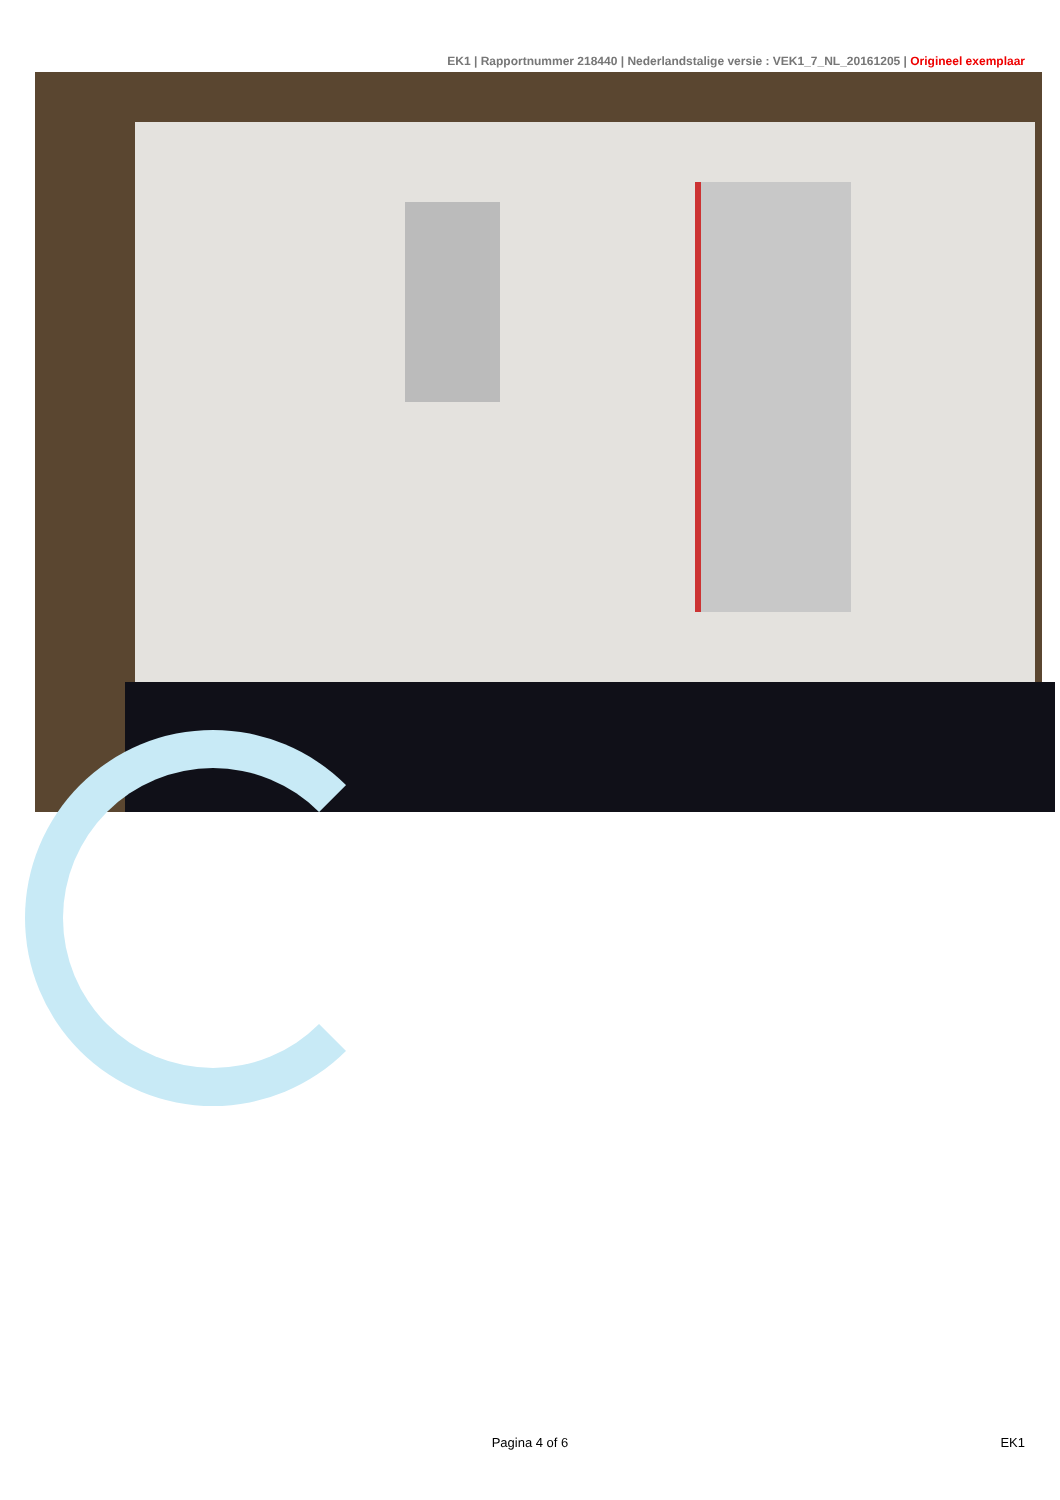EK1 | Rapportnummer 218440 | Nederlandstalige versie : VEK1_7_NL_20161205 | Origineel exemplaar
Pagina 4 of 6 EK1